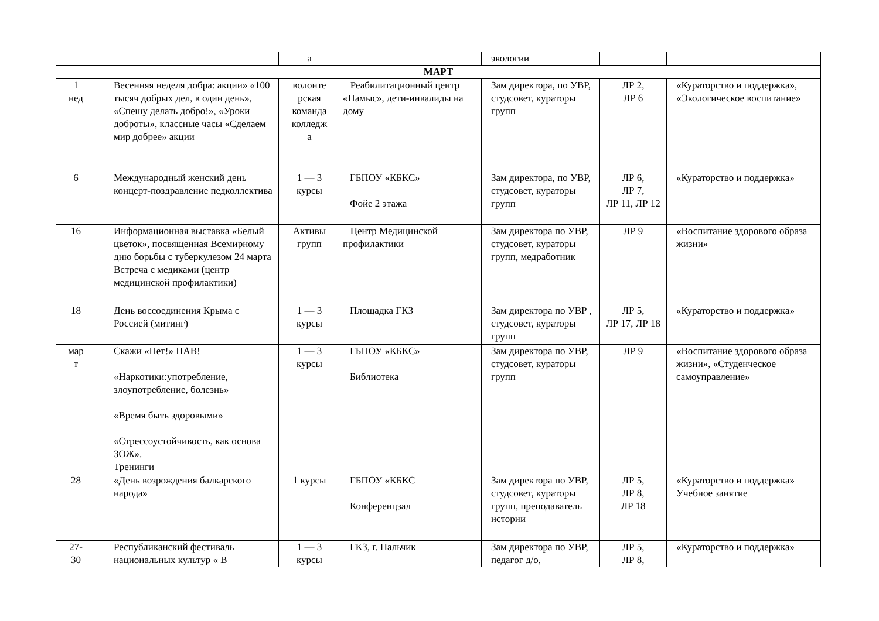| | | а | | экологии | | |
| МАРТ | | | | | | |
| 1 нед | Весенняя неделя добра: акции» «100 тысяч добрых дел, в один день», «Спешу делать добро!», «Уроки доброты», классные часы «Сделаем мир добрее» акции | волонте рская команда колледж а | Реабилитационный центр «Намыс», дети-инвалиды на дому | Зам директора, по УВР, студсовет, кураторы групп | ЛР 2, ЛР 6 | «Кураторство и поддержка», «Экологическое воспитание» |
| 6 | Международный женский день концерт-поздравление педколлектива | 1 — 3 курсы | ГБПОУ «КБКС» Фойе 2 этажа | Зам директора, по УВР, студсовет, кураторы групп | ЛР 6, ЛР 7, ЛР 11, ЛР 12 | «Кураторство и поддержка» |
| 16 | Информационная выставка «Белый цветок», посвященная Всемирному дню борьбы с туберкулезом 24 марта Встреча с медиками (центр медицинской профилактики) | Активы групп | Центр Медицинской профилактики | Зам директора по УВР, студсовет, кураторы групп, медработник | ЛР 9 | «Воспитание здорового образа жизни» |
| 18 | День воссоединения Крыма с Россией (митинг) | 1 — 3 курсы | Площадка ГКЗ | Зам директора по УВР , студсовет, кураторы групп | ЛР 5, ЛР 17, ЛР 18 | «Кураторство и поддержка» |
| мар т | Скажи «Нет!» ПАВ! «Наркотики:употребление, злоупотребление, болезнь» «Время быть здоровыми» «Стрессоустойчивость, как основа ЗОЖ». Тренинги | 1 — 3 курсы | ГБПОУ «КБКС» Библиотека | Зам директора по УВР, студсовет, кураторы групп | ЛР 9 | «Воспитание здорового образа жизни», «Студенческое самоуправление» |
| 28 | «День возрождения балкарского народа» | 1 курсы | ГБПОУ «КБКС Конференцзал | Зам директора по УВР, студсовет, кураторы групп, преподаватель истории | ЛР 5, ЛР 8, ЛР 18 | «Кураторство и поддержка» Учебное занятие |
| 27- 30 | Республиканский фестиваль национальных культур « В | 1 — 3 курсы | ГКЗ, г. Нальчик | Зам директора по УВР, педагог д/о, | ЛР 5, ЛР 8, | «Кураторство и поддержка» |